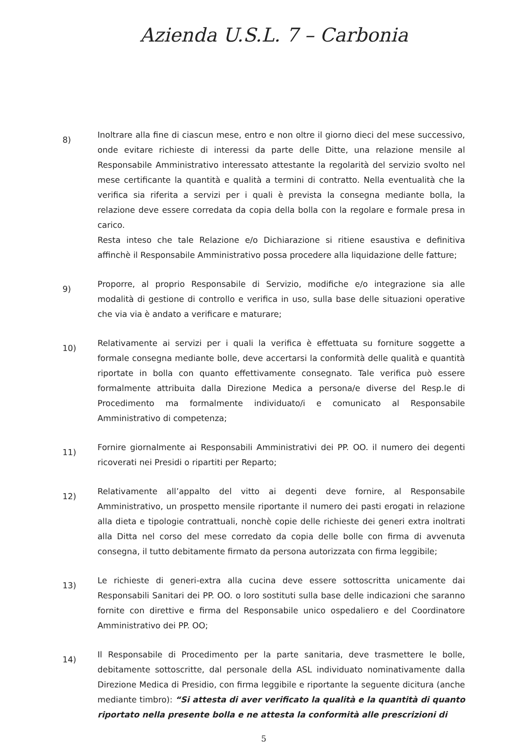Azienda U.S.L. 7 – Carbonia
8)
Inoltrare alla fine di ciascun mese, entro e non oltre il giorno dieci del mese successivo, onde evitare richieste di interessi da parte delle Ditte, una relazione mensile al Responsabile Amministrativo interessato attestante la regolarità del servizio svolto nel mese certificante la quantità e qualità a termini di contratto. Nella eventualità che la verifica sia riferita a servizi per i quali è prevista la consegna mediante bolla, la relazione deve essere corredata da copia della bolla con la regolare e formale presa in carico.
Resta inteso che tale Relazione e/o Dichiarazione si ritiene esaustiva e definitiva affinchè il Responsabile Amministrativo possa procedere alla liquidazione delle fatture;
9)
Proporre, al proprio Responsabile di Servizio, modifiche e/o integrazione sia alle modalità di gestione di controllo e verifica in uso, sulla base delle situazioni operative che via via è andato a verificare e maturare;
10)
Relativamente ai servizi per i quali la verifica è effettuata su forniture soggette a formale consegna mediante bolle, deve accertarsi la conformità delle qualità e quantità riportate in bolla con quanto effettivamente consegnato. Tale verifica può essere formalmente attribuita dalla Direzione Medica a persona/e diverse del Resp.le di Procedimento ma formalmente individuato/i e comunicato al Responsabile Amministrativo di competenza;
11)
Fornire giornalmente ai Responsabili Amministrativi dei PP. OO. il numero dei degenti ricoverati nei Presidi o ripartiti per Reparto;
12)
Relativamente all’appalto del vitto ai degenti deve fornire, al Responsabile Amministrativo, un prospetto mensile riportante il numero dei pasti erogati in relazione alla dieta e tipologie contrattuali, nonchè copie delle richieste dei generi extra inoltrati alla Ditta nel corso del mese corredato da copia delle bolle con firma di avvenuta consegna, il tutto debitamente firmato da persona autorizzata con firma leggibile;
13)
Le richieste di generi-extra alla cucina deve essere sottoscritta unicamente dai Responsabili Sanitari dei PP. OO. o loro sostituti sulla base delle indicazioni che saranno fornite con direttive e firma del Responsabile unico ospedaliero e del Coordinatore Amministrativo dei PP. OO;
14)
Il Responsabile di Procedimento per la parte sanitaria, deve trasmettere le bolle, debitamente sottoscritte, dal personale della ASL individuato nominativamente dalla Direzione Medica di Presidio, con firma leggibile e riportante la seguente dicitura (anche mediante timbro): “Si attesta di aver verificato la qualità e la quantità di quanto riportato nella presente bolla e ne attesta la conformità alle prescrizioni di
5